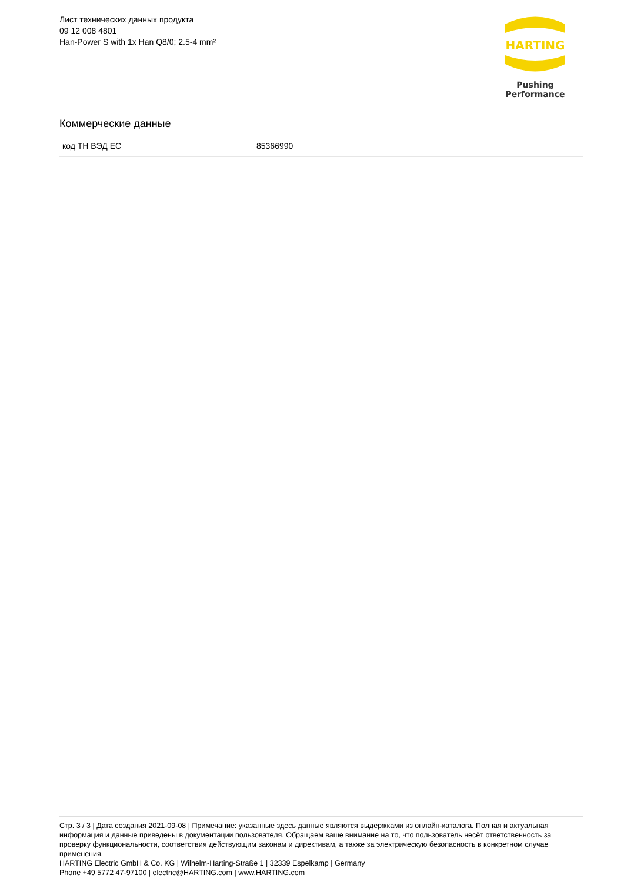Лист технических данных продукта
09 12 008 4801
Han-Power S with 1x Han Q8/0; 2.5-4 mm²
HARTING
Pushing Performance
Коммерческие данные
| код ТН ВЭД ЕС | 85366990 |
Стр. 3 / 3 | Дата создания 2021-09-08 | Примечание: указанные здесь данные являются выдержками из онлайн-каталога. Полная и актуальная информация и данные приведены в документации пользователя. Обращаем ваше внимание на то, что пользователь несёт ответственность за проверку функциональности, соответствия действующим законам и директивам, а также за электрическую безопасность в конкретном случае применения.
HARTING Electric GmbH & Co. KG | Wilhelm-Harting-Straße 1 | 32339 Espelkamp | Germany
Phone +49 5772 47-97100 | electric@HARTING.com | www.HARTING.com